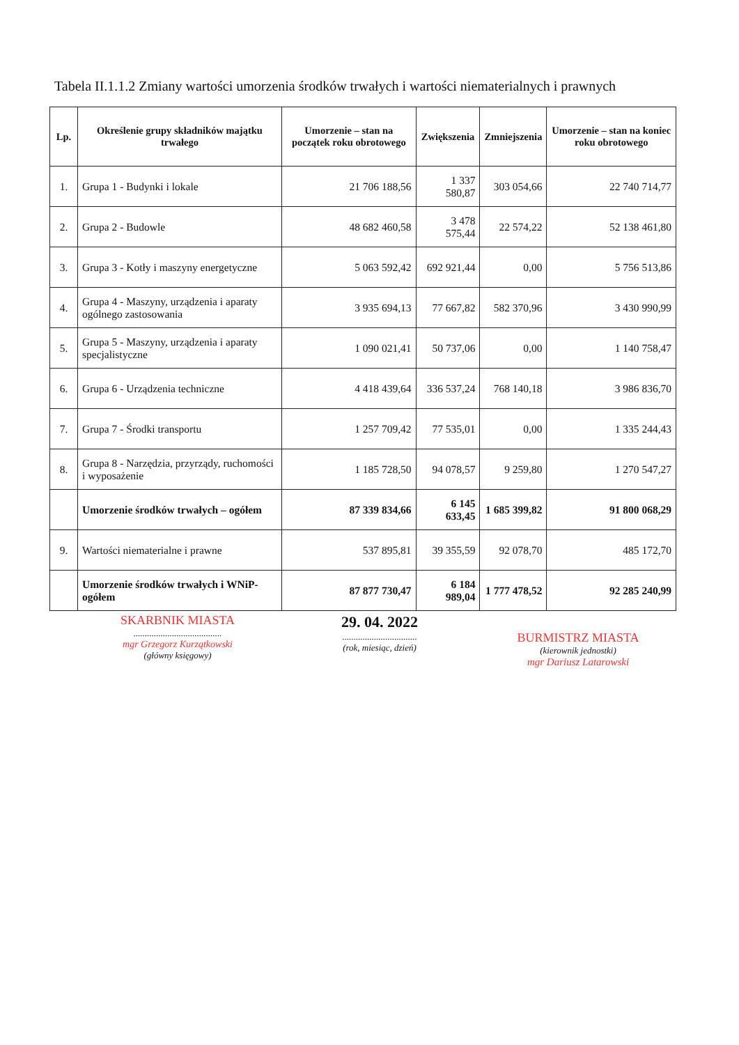Tabela II.1.1.2 Zmiany wartości umorzenia środków trwałych i wartości niematerialnych i prawnych
| Lp. | Określenie grupy składników majątku trwałego | Umorzenie – stan na początek roku obrotowego | Zwiększenia | Zmniejszenia | Umorzenie – stan na koniec roku obrotowego |
| --- | --- | --- | --- | --- | --- |
| 1. | Grupa 1 - Budynki i lokale | 21 706 188,56 | 1 337 580,87 | 303 054,66 | 22 740 714,77 |
| 2. | Grupa 2 - Budowle | 48 682 460,58 | 3 478 575,44 | 22 574,22 | 52 138 461,80 |
| 3. | Grupa 3 - Kotły i maszyny energetyczne | 5 063 592,42 | 692 921,44 | 0,00 | 5 756 513,86 |
| 4. | Grupa 4 - Maszyny, urządzenia i aparaty ogólnego zastosowania | 3 935 694,13 | 77 667,82 | 582 370,96 | 3 430 990,99 |
| 5. | Grupa 5 - Maszyny, urządzenia i aparaty specjalistyczne | 1 090 021,41 | 50 737,06 | 0,00 | 1 140 758,47 |
| 6. | Grupa 6 - Urządzenia techniczne | 4 418 439,64 | 336 537,24 | 768 140,18 | 3 986 836,70 |
| 7. | Grupa 7 - Środki transportu | 1 257 709,42 | 77 535,01 | 0,00 | 1 335 244,43 |
| 8. | Grupa 8 - Narzędzia, przyrządy, ruchomości i wyposażenie | 1 185 728,50 | 94 078,57 | 9 259,80 | 1 270 547,27 |
| | Umorzenie środków trwałych – ogółem | 87 339 834,66 | 6 145 633,45 | 1 685 399,82 | 91 800 068,29 |
| 9. | Wartości niematerialne i prawne | 537 895,81 | 39 355,59 | 92 078,70 | 485 172,70 |
| | Umorzenie środków trwałych i WNiP-ogółem | 87 877 730,47 | 6 184 989,04 | 1 777 478,52 | 92 285 240,99 |
SKARBNIK MIASTA
.......................................
mgr Grzegorz Kurzątkowski
(główny księgowy)
29. 04. 2022
.................................
(rok, miesiąc, dzień)
BURMISTRZ MIASTA
(kierownik jednostki)
mgr Dariusz Latarowski